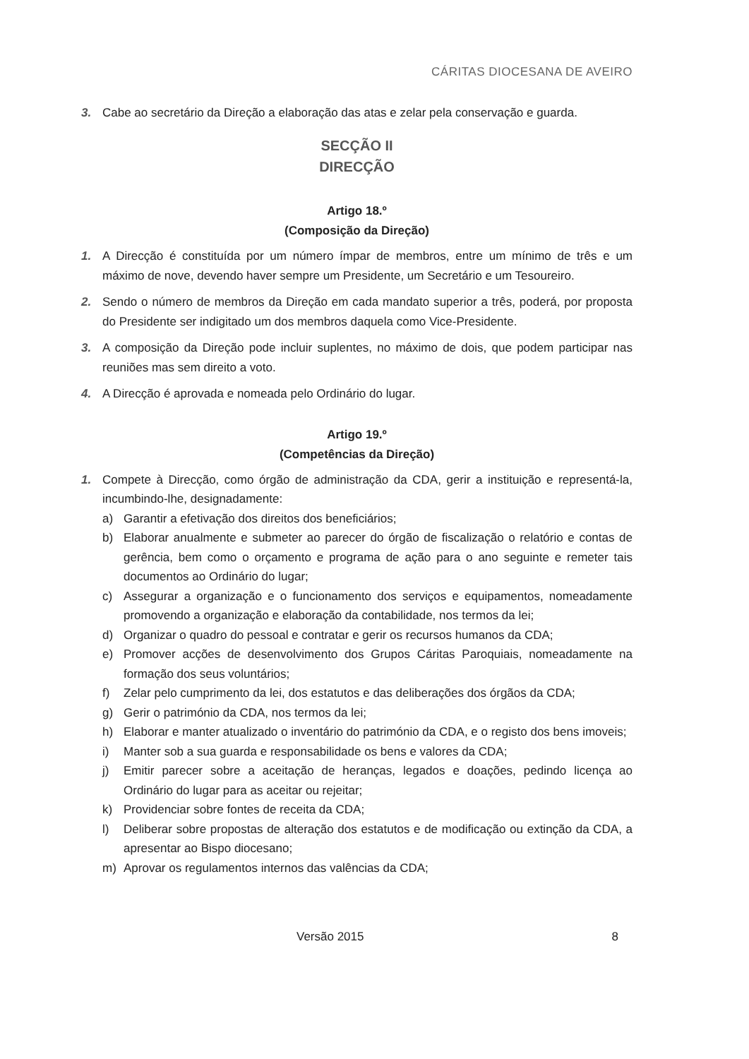CÁRITAS DIOCESANA DE AVEIRO
3. Cabe ao secretário da Direção a elaboração das atas e zelar pela conservação e guarda.
SECÇÃO II
DIRECÇÃO
Artigo 18.º
(Composição da Direção)
1. A Direcção é constituída por um número ímpar de membros, entre um mínimo de três e um máximo de nove, devendo haver sempre um Presidente, um Secretário e um Tesoureiro.
2. Sendo o número de membros da Direção em cada mandato superior a três, poderá, por proposta do Presidente ser indigitado um dos membros daquela como Vice-Presidente.
3. A composição da Direção pode incluir suplentes, no máximo de dois, que podem participar nas reuniões mas sem direito a voto.
4. A Direcção é aprovada e nomeada pelo Ordinário do lugar.
Artigo 19.º
(Competências da Direção)
1. Compete à Direcção, como órgão de administração da CDA, gerir a instituição e representá-la, incumbindo-lhe, designadamente:
a) Garantir a efetivação dos direitos dos beneficiários;
b) Elaborar anualmente e submeter ao parecer do órgão de fiscalização o relatório e contas de gerência, bem como o orçamento e programa de ação para o ano seguinte e remeter tais documentos ao Ordinário do lugar;
c) Assegurar a organização e o funcionamento dos serviços e equipamentos, nomeadamente promovendo a organização e elaboração da contabilidade, nos termos da lei;
d) Organizar o quadro do pessoal e contratar e gerir os recursos humanos da CDA;
e) Promover acções de desenvolvimento dos Grupos Cáritas Paroquiais, nomeadamente na formação dos seus voluntários;
f) Zelar pelo cumprimento da lei, dos estatutos e das deliberações dos órgãos da CDA;
g) Gerir o património da CDA, nos termos da lei;
h) Elaborar e manter atualizado o inventário do património da CDA, e o registo dos bens imoveis;
i) Manter sob a sua guarda e responsabilidade os bens e valores da CDA;
j) Emitir parecer sobre a aceitação de heranças, legados e doações, pedindo licença ao Ordinário do lugar para as aceitar ou rejeitar;
k) Providenciar sobre fontes de receita da CDA;
l) Deliberar sobre propostas de alteração dos estatutos e de modificação ou extinção da CDA, a apresentar ao Bispo diocesano;
m) Aprovar os regulamentos internos das valências da CDA;
Versão 2015 8